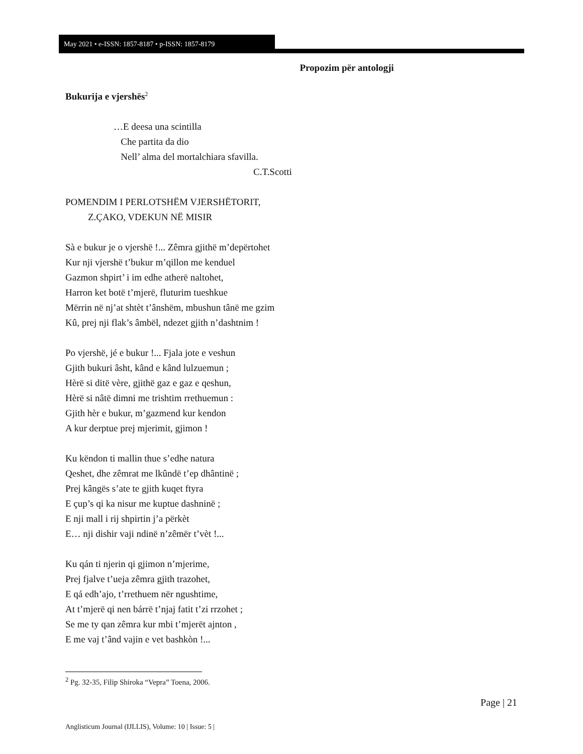May 2021 • e-ISSN: 1857-8187 • p-ISSN: 1857-8179
Propozim për antologji
Bukurija e vjershës<sup>2</sup>
…E deesa una scintilla
Che partita da dio
Nell’ alma del mortalchiara sfavilla.
C.T.Scotti
POMENDIM I PERLOTSHËM VJERSHËTORIT,
Z.ÇAKO, VDEKUN NË MISIR
Sà e bukur je o vjershë !... Zêmra gjithë m’depërtohet
Kur nji vjershë t’bukur m’qillon me kenduel
Gazmon shpirt’ i im edhe atherë naltohet,
Harron ket botë t’mjerë, fluturim tueshkue
Mërrin në nj’at shtèt t’ânshëm, mbushun tânë me gzim
Kû, prej nji flak’s âmbël, ndezet gjith n’dashtnim !
Po vjershë, jé e bukur !... Fjala jote e veshun
Gjith bukuri âsht, kând e kând lulzuemun ;
Hèrë si ditë vère, gjithë gaz e gaz e qeshun,
Hèrë si nâtë dimni me trishtim rrethuemun :
Gjith hèr e bukur, m’gazmend kur kendon
A kur derptue prej mjerimit, gjimon !
Ku këndon ti mallin thue s’edhe natura
Qeshet, dhe zêmrat me lkûndë t’ep dhântinë ;
Prej kângës s’ate te gjith kuqet ftyra
E çup’s qi ka nisur me kuptue dashninë ;
E nji mall i rij shpirtin j’a përkèt
E… nji dishir vaji ndinë n’zêmër t’vèt !...
Ku qán ti njerin qi gjimon n’mjerime,
Prej fjalve t’ueja zêmra gjith trazohet,
E qá edh’ajo, t’rrethuem nër ngushtime,
At t’mjerë qi nen bárrë t’njaj fatit t’zi rrzohet ;
Se me ty qan zêmra kur mbi t’mjerët ajnton ,
E me vaj t’ând vajin e vet bashkòn !...
<sup>2</sup> Pg. 32-35, Filip Shiroka “Vepra” Toena, 2006.
Page | 21
Anglisticum Journal (IJLLIS), Volume: 10 | Issue: 5 |